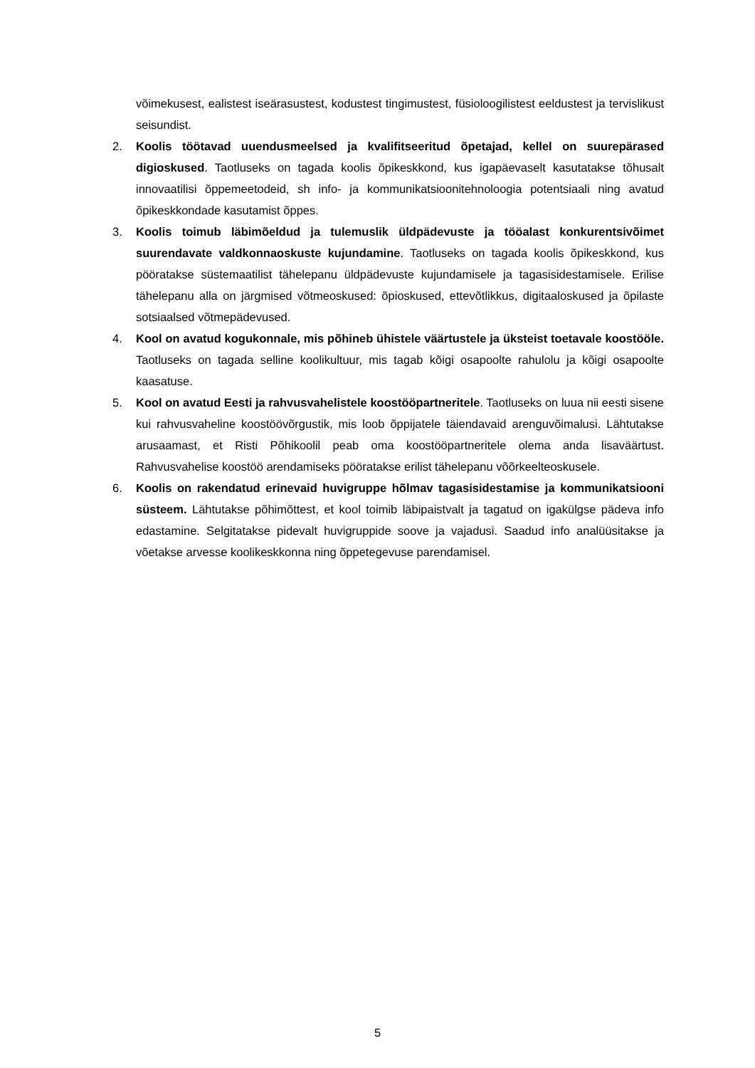võimekusest, ealistest iseärasustest, kodustest tingimustest, füsioloogilistest eeldustest ja tervislikust seisundist.
2. Koolis töötavad uuendusmeelsed ja kvalifitseeritud õpetajad, kellel on suurepärased digioskused. Taotluseks on tagada koolis õpikeskkond, kus igapäevaselt kasutatakse tõhusalt innovaatilisi õppemeetodeid, sh info- ja kommunikatsioonitehnoloogia potentsiaali ning avatud õpikeskkondade kasutamist õppes.
3. Koolis toimub läbimõeldud ja tulemuslik üldpädevuste ja tööalast konkurentsivõimet suurendavate valdkonnaoskuste kujundamine. Taotluseks on tagada koolis õpikeskkond, kus pööratakse süstemaatilist tähelepanu üldpädevuste kujundamisele ja tagasisidestamisele. Erilise tähelepanu alla on järgmised võtmeoskused: õpioskused, ettevõtlikkus, digitaaloskused ja õpilaste sotsiaalsed võtmepädevused.
4. Kool on avatud kogukonnale, mis põhineb ühistele väärtustele ja üksteist toetavale koostööle. Taotluseks on tagada selline koolikultuur, mis tagab kõigi osapoolte rahulolu ja kõigi osapoolte kaasatuse.
5. Kool on avatud Eesti ja rahvusvahelistele koostööpartneritele. Taotluseks on luua nii eesti sisene kui rahvusvaheline koostöövõrgustik, mis loob õppijatele täiendavaid arenguvõimalusi. Lähtutakse arusaamast, et Risti Põhikoolil peab oma koostööpartneritele olema anda lisaväärtust. Rahvusvahelise koostöö arendamiseks pööratakse erilist tähelepanu võõrkeelteoskusele.
6. Koolis on rakendatud erinevaid huvigruppe hõlmav tagasisidestamise ja kommunikatsiooni süsteem. Lähtutakse põhimõttest, et kool toimib läbipaistvalt ja tagatud on igakülgse pädeva info edastamine. Selgitatakse pidevalt huvigruppide soove ja vajadusi. Saadud info analüüsitakse ja võetakse arvesse koolikeskkonna ning õppetegevuse parendamisel.
5